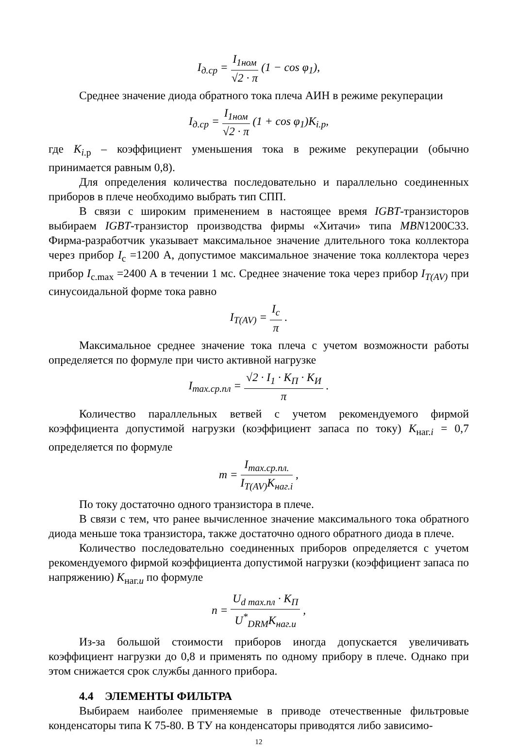I<sub>д.ср</sub> = I<sub>1ном</sub> √2 · π (1 − cos φ<sub>1</sub>),
Среднее значение диода обратного тока плеча АИН в режиме рекуперации
I<sub>д.ср</sub> = I<sub>1ном</sub> √2 · π (1 + cos φ<sub>1</sub>)K<sub>i.p</sub>,
где K<sub>i</sub><sub>.р</sub> – коэффициент уменьшения тока в режиме рекуперации (обычно принимается равным 0,8).
Для определения количества последовательно и параллельно соединенных приборов в плече необходимо выбрать тип СПП.
В связи с широким применением в настоящее время IGBT-транзисторов выбираем IGBT-транзистор производства фирмы «Хитачи» типа MBN1200C33. Фирма-разработчик указывает максимальное значение длительного тока коллектора через прибор I<sub>c</sub> =1200 А, допустимое максимальное значение тока коллектора через прибор I<sub>c.max</sub> =2400 А в течении 1 мс. Среднее значение тока через прибор I<sub>T(AV)</sub> при синусоидальной форме тока равно
I<sub>T(AV)</sub> = I<sub>c</sub> π .
Максимальное среднее значение тока плеча с учетом возможности работы определяется по формуле при чисто активной нагрузке
I<sub>max.ср.пл</sub> = √2 · I<sub>1</sub> · K<sub>П</sub> · K<sub>И</sub> π .
Количество параллельных ветвей с учетом рекомендуемого фирмой коэффициента допустимой нагрузки (коэффициент запаса по току) K<sub>наг.i</sub> = 0,7 определяется по формуле
m = I<sub>max.ср.пл.</sub> I<sub>T(AV)</sub>K<sub>наг.i</sub> ,
По току достаточно одного транзистора в плече.
В связи с тем, что ранее вычисленное значение максимального тока обратного диода меньше тока транзистора, также достаточно одного обратного диода в плече.
Количество последовательно соединенных приборов определяется с учетом рекомендуемого фирмой коэффициента допустимой нагрузки (коэффициент запаса по напряжению) K<sub>наг.u</sub> по формуле
n = U<sub>d max.пл</sub> · K<sub>П</sub> U<sup>*</sup><sub>DRM</sub>K<sub>наг.u</sub> ,
Из-за большой стоимости приборов иногда допускается увеличивать коэффициент нагрузки до 0,8 и применять по одному прибору в плече. Однако при этом снижается срок службы данного прибора.
4.4 ЭЛЕМЕНТЫ ФИЛЬТРА
Выбираем наиболее применяемые в приводе отечественные фильтровые конденсаторы типа К 75-80. В ТУ на конденсаторы приводятся либо зависимо-
12